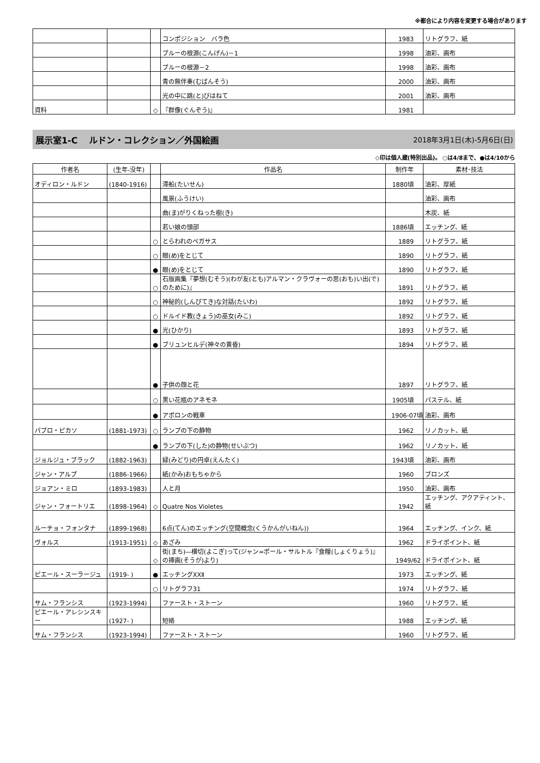※都合により内容を変更する場合があります
| | | | コンポジション バラ色 | 1983 | リトグラフ、紙 |
| | | | ブルーの根源(こんげん)－1 | 1998 | 油彩、画布 |
| | | | ブルーの根源－2 | 1998 | 油彩、画布 |
| | | | 青の無伴奏(むばんそう) | 2000 | 油彩、画布 |
| | | | 光の中に跳(と)びはねて | 2001 | 油彩、画布 |
| 資料 | | ◇ | 『群像(ぐんぞう)』 | 1981 | |
展示室1-C　 ルドン・コレクション／外国絵画 2018年3月1日(木)-5月6日(日)
◇印は個人蔵(特別出品)。 ○は4/8まで、●は4/10から
| 作者名 | (生年-没年) | | 作品名 | 制作年 | 素材･技法 |
| --- | --- | --- | --- | --- | --- |
| オディロン・ルドン | (1840-1916) | | 滞船(たいせん) | 1880頃 | 油彩、厚紙 |
| | | | 風景(ふうけい) | | 油彩、画布 |
| | | | 曲(ま)がりくねった樹(き) | | 木炭、紙 |
| | | | 若い娘の頭部 | 1886頃 | エッチング、紙 |
| | | ○ | とらわれのペガサス | 1889 | リトグラフ、紙 |
| | | ○ | 眼(め)をとじて | 1890 | リトグラフ、紙 |
| | | ● | 眼(め)をとじて | 1890 | リトグラフ、紙 |
| | | ○ | 石版画集『夢想(むそう)(わが友(とも)アルマン・クラヴォーの思(おも)い出(で)のために)』 | 1891 | リトグラフ、紙 |
| | | ○ | 神秘的(しんぴてき)な対話(たいわ) | 1892 | リトグラフ、紙 |
| | | ○ | ドルイド教(きょう)の巫女(みこ) | 1892 | リトグラフ、紙 |
| | | ● | 光(ひかり) | 1893 | リトグラフ、紙 |
| | | ● | ブリュンヒルデ(神々の黄昏) | 1894 | リトグラフ、紙 |
| | | ● | 子供の顔と花 | 1897 | リトグラフ、紙 |
| | | ○ | 黒い花瓶のアネモネ | 1905頃 | パステル、紙 |
| | | ● | アポロンの戦車 | 1906-07頃 | 油彩、画布 |
| パブロ・ピカソ | (1881-1973) | ○ | ランプの下の静物 | 1962 | リノカット、紙 |
| | | ● | ランプの下(した)の静物(せいぶつ) | 1962 | リノカット、紙 |
| ジョルジュ・ブラック | (1882-1963) | | 緑(みどり)の円卓(えんたく) | 1943頃 | 油彩、画布 |
| ジャン・アルプ | (1886-1966) | | 紙(かみ)おもちゃから | 1960 | ブロンズ |
| ジョアン・ミロ | (1893-1983) | | 人と月 | 1950 | 油彩、画布 |
| ジャン・フォートリエ | (1898-1964) | ◇ | Quatre Nos Violetes | 1942 | エッチング、アクアティント、紙 |
| ルーチョ・フォンタナ | (1899-1968) | | 6点(てん)のエッチング(空間概念(くうかんがいねん)) | 1964 | エッチング、インク、紙 |
| ヴォルス | (1913-1951) | ◇ | あざみ | 1962 | ドライポイント、紙 |
| | | ◇ | 街(まち)―横切(よこぎ)って(ジャン=ポール・サルトル『食糧(しょくりょう)』の挿画(そうが)より) | 1949/62 | ドライポイント、紙 |
| ピエール・スーラージュ | (1919- ) | ● | エッチングXXⅡ | 1973 | エッチング、紙 |
| | | ○ | リトグラフ31 | 1974 | リトグラフ、紙 |
| サム・フランシス | (1923-1994) | | ファースト・ストーン | 1960 | リトグラフ、紙 |
| ピエール・アレシンスキー | (1927- ) | | 短絡 | 1988 | エッチング、紙 |
| サム・フランシス | (1923-1994) | | ファースト・ストーン | 1960 | リトグラフ、紙 |